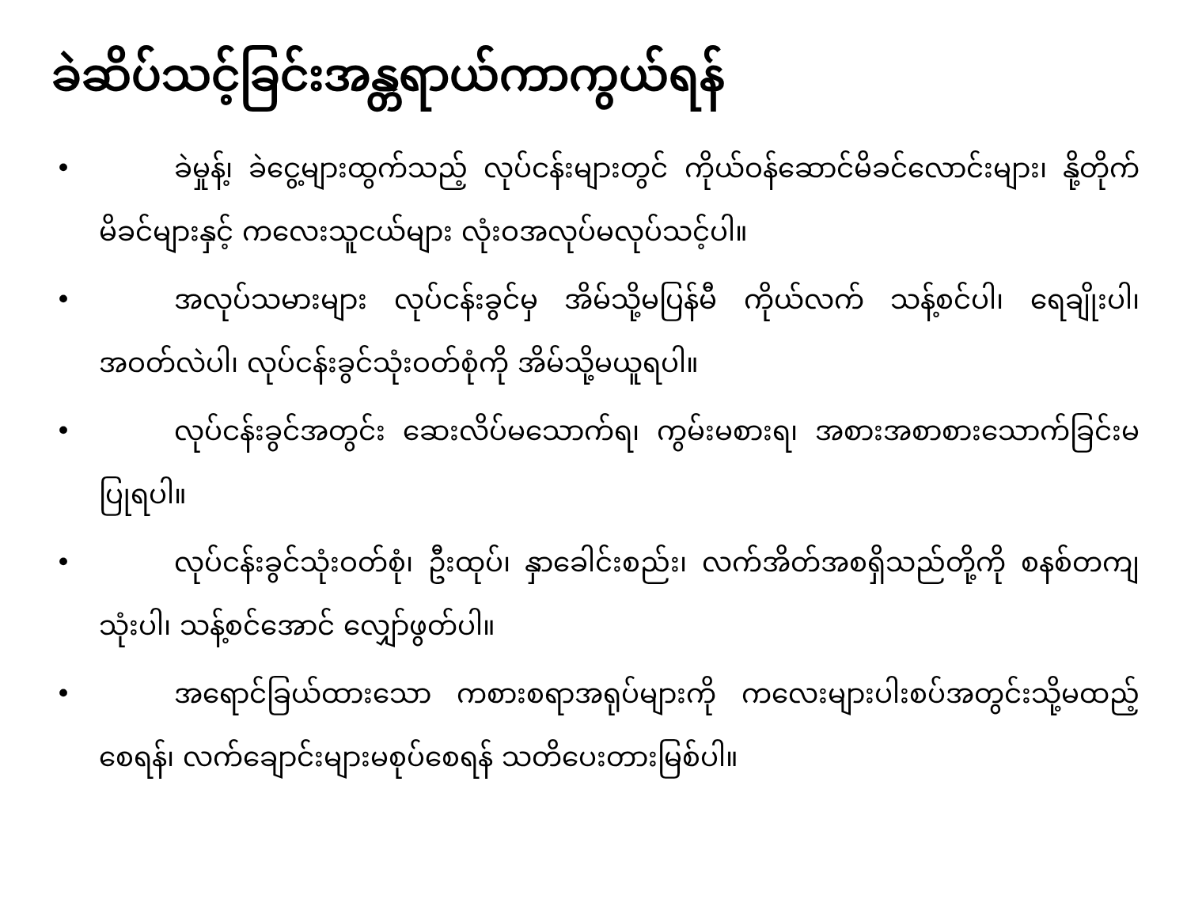ခဲဆိပ်သင့်ခြင်းအန္တရာယ်ကာကွယ်ရန်
• ခဲမှုန့်၊ ခဲငွေ့များထွက်သည့် လုပ်ငန်းများတွင် ကိုယ်ဝန်ဆောင်မိခင်လောင်းများ၊ နို့တိုက်မိခင်များနှင့် ကလေးသူငယ်များ လုံးဝအလုပ်မလုပ်သင့်ပါ။
• အလုပ်သမားများ လုပ်ငန်းခွင်မှ အိမ်သို့မပြန်မီ ကိုယ်လက် သန့်စင်ပါ၊ ရေချိုးပါ၊ အဝတ်လဲပါ၊ လုပ်ငန်းခွင်သုံးဝတ်စုံကို အိမ်သို့မယူရပါ။
• လုပ်ငန်းခွင်အတွင်း ဆေးလိပ်မသောက်ရ၊ ကွမ်းမစားရ၊ အစားအစာစားသောက်ခြင်းမပြုရပါ။
• လုပ်ငန်းခွင်သုံးဝတ်စုံ၊ ဦးထုပ်၊ နှာခေါင်းစည်း၊ လက်အိတ်အစရှိသည်တို့ကို စနစ်တကျသုံးပါ၊ သန့်စင်အောင် လျှော်ဖွတ်ပါ။
• အရောင်ခြယ်ထားသော ကစားစရာအရုပ်များကို ကလေးများပါးစပ်အတွင်းသို့မထည့်စေရန်၊ လက်ချောင်းများမစုပ်စေရန် သတိပေးတားမြစ်ပါ။